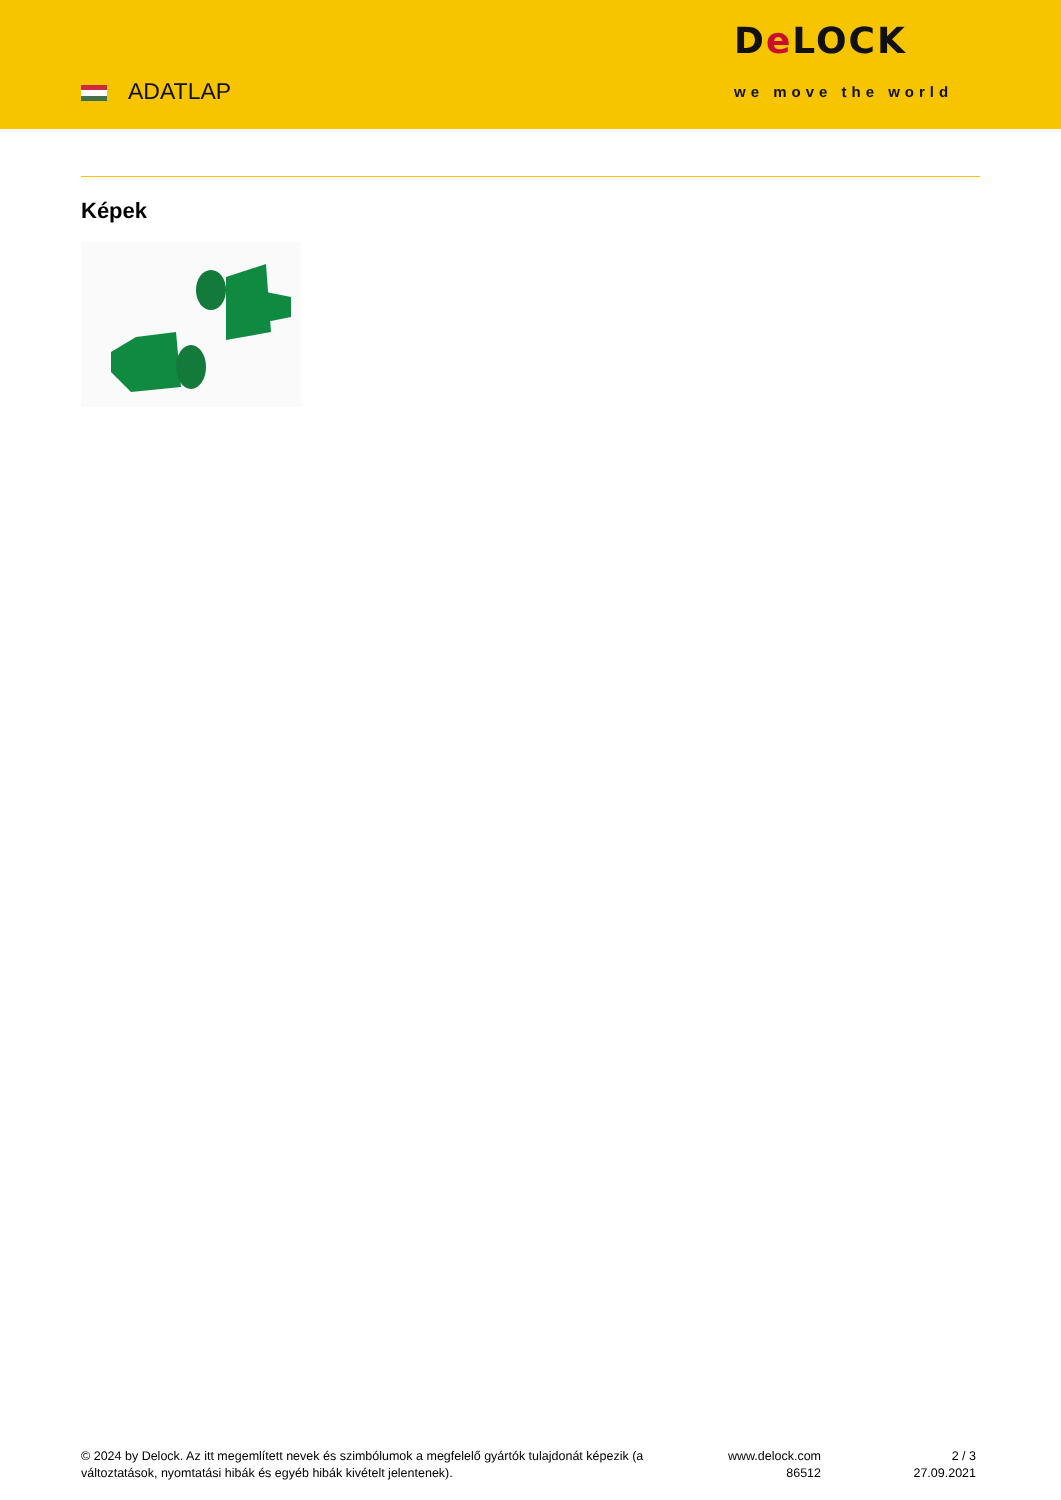ADATLAP
De LOCK
we move the world
Képek
© 2024 by Delock. Az itt megemlített nevek és szimbólumok a megfelelő gyártók tulajdonát képezik (a változtatások, nyomtatási hibák és egyéb hibák kivételt jelentenek).
www.delock.com
86512
2 / 3
27.09.2021